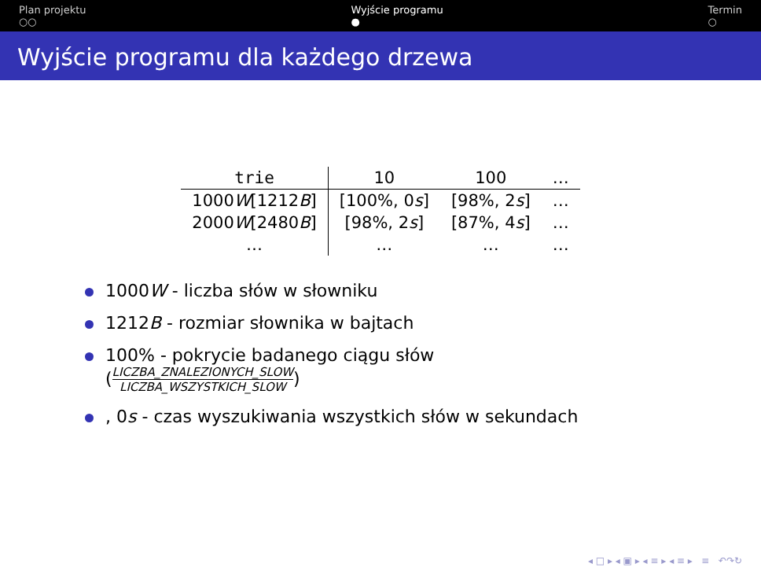Plan projektu
○○
Wyjście programu
●
Termin
○
Wyjście programu dla każdego drzewa
| trie | 10 | 100 | … |
| --- | --- | --- | --- |
| 1000 W [1212 B ] | [100%, 0 s ] | [98%, 2 s ] | … |
| 2000 W [2480 B ] | [98%, 2 s ] | [87%, 4 s ] | … |
| … | … | … | … |
1000W - liczba słów w słowniku
1212B - rozmiar słownika w bajtach
100% - pokrycie badanego ciągu słów
(
LICZBA_ZNALEZIONYCH_SLOW
LICZBA_WSZYSTKICH_SLOW
)
, 0s - czas wyszukiwania wszystkich słów w sekundach
◂ □ ▸ ◂ ▣ ▸ ◂ ≡ ▸ ◂ ≡ ▸ ≡ ↶↷↻